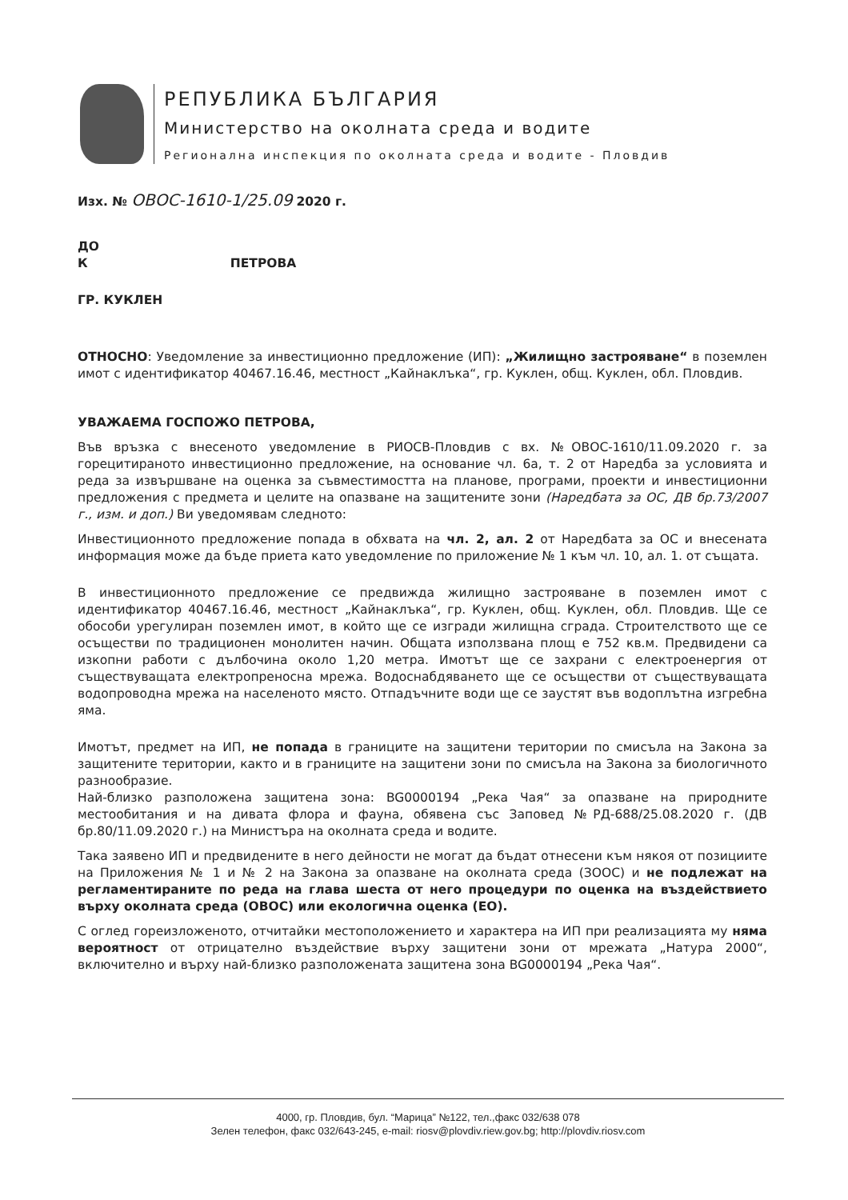РЕПУБЛИКА БЪЛГАРИЯ
Министерство на околната среда и водите
Регионална инспекция по околната среда и водите - Пловдив
Изх. № ОВОС-1610-1/25.09 2020 г.
ДО
К ПЕТРОВА
ГР. КУКЛЕН
ОТНОСНО: Уведомление за инвестиционно предложение (ИП): „Жилищно застрояване“ в поземлен имот с идентификатор 40467.16.46, местност „Кайнаклъка“, гр. Куклен, общ. Куклен, обл. Пловдив.
УВАЖАЕМА ГОСПОЖО ПЕТРОВА,
Във връзка с внесеното уведомление в РИОСВ-Пловдив с вх. №ОВОС-1610/11.09.2020 г. за горецитираното инвестиционно предложение, на основание чл. 6а, т. 2 от Наредба за условията и реда за извършване на оценка за съвместимостта на планове, програми, проекти и инвестиционни предложения с предмета и целите на опазване на защитените зони (Наредбата за ОС, ДВ бр.73/2007 г., изм. и доп.) Ви уведомявам следното:
Инвестиционното предложение попада в обхвата на чл. 2, ал. 2 от Наредбата за ОС и внесената информация може да бъде приета като уведомление по приложение № 1 към чл. 10, ал. 1. от същата.
В инвестиционното предложение се предвижда жилищно застрояване в поземлен имот с идентификатор 40467.16.46, местност „Кайнаклъка“, гр. Куклен, общ. Куклен, обл. Пловдив. Ще се обособи урегулиран поземлен имот, в който ще се изгради жилищна сграда. Строителството ще се осъществи по традиционен монолитен начин. Общата използвана площ е 752 кв.м. Предвидени са изкопни работи с дълбочина около 1,20 метра. Имотът ще се захрани с електроенергия от съществуващата електропреносна мрежа. Водоснабдяването ще се осъществи от съществуващата водопроводна мрежа на населеното място. Отпадъчните води ще се заустят във водоплътна изгребна яма.
Имотът, предмет на ИП, не попада в границите на защитени територии по смисъла на Закона за защитените територии, както и в границите на защитени зони по смисъла на Закона за биологичното разнообразие.
Най-близко разположена защитена зона: BG0000194 „Река Чая“ за опазване на природните местообитания и на дивата флора и фауна, обявена със Заповед №РД-688/25.08.2020 г. (ДВ бр.80/11.09.2020 г.) на Министъра на околната среда и водите.
Така заявено ИП и предвидените в него дейности не могат да бъдат отнесени към някоя от позициите на Приложения № 1 и № 2 на Закона за опазване на околната среда (ЗООС) и не подлежат на регламентираните по реда на глава шеста от него процедури по оценка на въздействието върху околната среда (ОВОС) или екологична оценка (ЕО).
С оглед гореизложеното, отчитайки местоположението и характера на ИП при реализацията му няма вероятност от отрицателно въздействие върху защитени зони от мрежата „Натура 2000“, включително и върху най-близко разположената защитена зона BG0000194 „Река Чая“.
4000, гр. Пловдив, бул. “Марица” №122, тел.,факс 032/638 078
Зелен телефон, факс 032/643-245, e-mail: riosv@plovdiv.riew.gov.bg; http://plovdiv.riosv.com